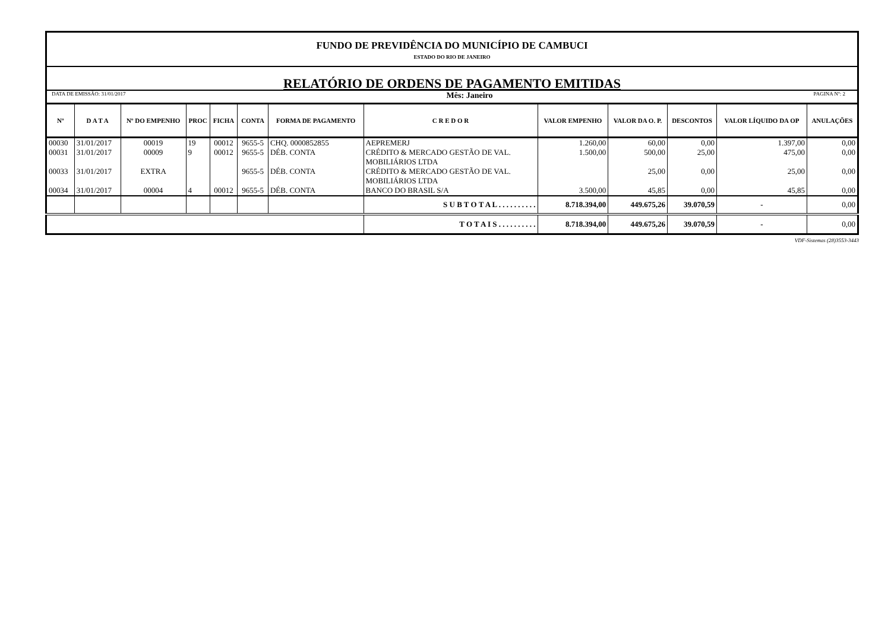FUNDO DE PREVIDÊNCIA DO MUNICÍPIO DE CAMBUCI
ESTADO DO RIO DE JANEIRO
RELATÓRIO DE ORDENS DE PAGAMENTO EMITIDAS
DATA DE EMISSÃO: 31/01/2017 Mês: Janeiro PAGINA Nº: 2
| Nº | D A T A | Nº DO EMPENHO | PROC | FICHA | CONTA | FORMA DE PAGAMENTO | C R E D O R | VALOR EMPENHO | VALOR DA O. P. | DESCONTOS | VALOR LÍQUIDO DA OP | ANULAÇÕES |
| --- | --- | --- | --- | --- | --- | --- | --- | --- | --- | --- | --- | --- |
| 00030 | 31/01/2017 | 00019 | 19 | 00012 | 9655-5 | CHQ. 0000852855 | AEPREMERJ | 1.260,00 | 60,00 | 0,00 | 1.397,00 | 0,00 |
| 00031 | 31/01/2017 | 00009 | 9 | 00012 | 9655-5 | DÉB. CONTA | CRÉDITO & MERCADO GESTÃO DE VAL. MOBILIÁRIOS LTDA | 1.500,00 | 500,00 | 25,00 | 475,00 | 0,00 |
| 00033 | 31/01/2017 | EXTRA | | | 9655-5 | DÉB. CONTA | CRÉDITO & MERCADO GESTÃO DE VAL. MOBILIÁRIOS LTDA | | 25,00 | 0,00 | 25,00 | 0,00 |
| 00034 | 31/01/2017 | 00004 | 4 | 00012 | 9655-5 | DÉB. CONTA | BANCO DO BRASIL S/A | 3.500,00 | 45,85 | 0,00 | 45,85 | 0,00 |
| | | | | | | | S U B T O T A L . . . . . . . . . . | 8.718.394,00 | 449.675,26 | 39.070,59 | - | 0,00 |
| | | | | | | | T O T A I S . . . . . . . . . . | 8.718.394,00 | 449.675,26 | 39.070,59 | - | 0,00 |
VDF-Sistemas (28)3553-3443